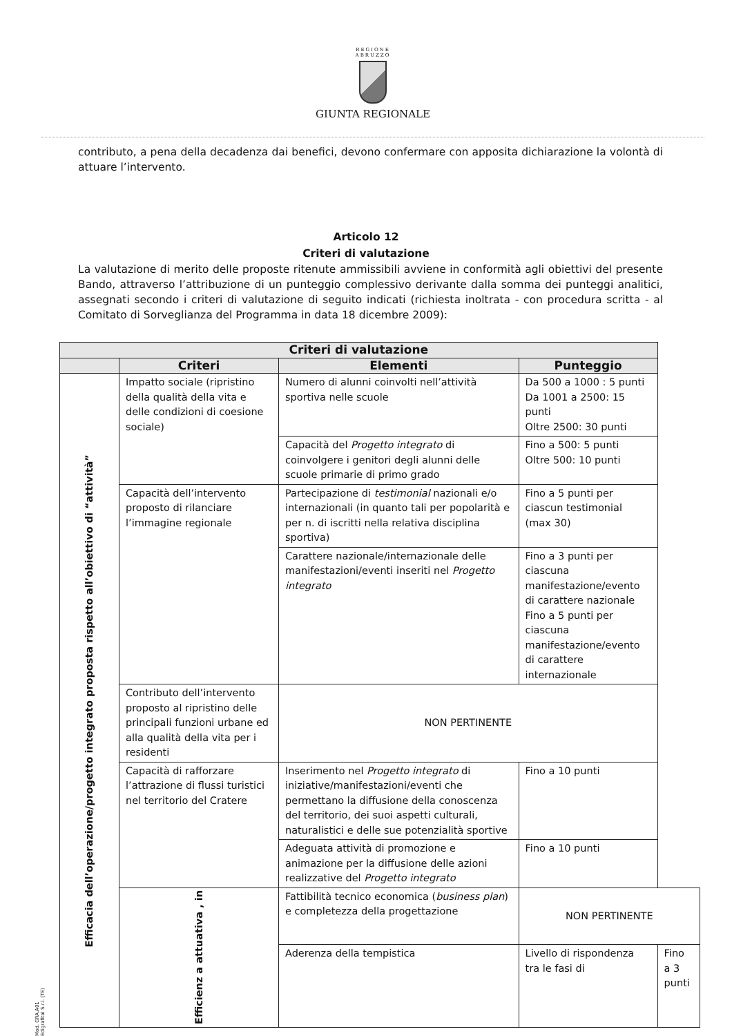REGIONE
ABRUZZO
GIUNTA REGIONALE
contributo, a pena della decadenza dai benefici, devono confermare con apposita dichiarazione la volontà di attuare l’intervento.
Articolo 12
Criteri di valutazione
La valutazione di merito delle proposte ritenute ammissibili avviene in conformità agli obiettivi del presente Bando, attraverso l’attribuzione di un punteggio complessivo derivante dalla somma dei punteggi analitici, assegnati secondo i criteri di valutazione di seguito indicati (richiesta inoltrata - con procedura scritta - al Comitato di Sorveglianza del Programma in data 18 dicembre 2009):
| Criteri di valutazione | | | | |
| --- | --- | --- | --- | --- |
| | Criteri | Elementi | Punteggio | |
| Efficacia dell’operazione/progetto integrato proposta rispetto all’obiettivo di “attività” | Impatto sociale (ripristino della qualità della vita e delle condizioni di coesione sociale) | Numero di alunni coinvolti nell’attività sportiva nelle scuole | Da 500 a 1000 : 5 punti Da 1001 a 2500: 15 punti Oltre 2500: 30 punti | |
| | | Capacità del Progetto integrato di coinvolgere i genitori degli alunni delle scuole primarie di primo grado | Fino a 500: 5 punti Oltre 500: 10 punti | |
| | Capacità dell’intervento proposto di rilanciare l’immagine regionale | Partecipazione di testimonial nazionali e/o internazionali (in quanto tali per popolarità e per n. di iscritti nella relativa disciplina sportiva) | Fino a 5 punti per ciascun testimonial (max 30) | |
| | | Carattere nazionale/internazionale delle manifestazioni/eventi inseriti nel Progetto integrato | Fino a 3 punti per ciascuna manifestazione/evento di carattere nazionale Fino a 5 punti per ciascuna manifestazione/evento di carattere internazionale | |
| | Contributo dell’intervento proposto al ripristino delle principali funzioni urbane ed alla qualità della vita per i residenti | NON PERTINENTE | | |
| | Capacità di rafforzare l’attrazione di flussi turistici nel territorio del Cratere | Inserimento nel Progetto integrato di iniziative/manifestazioni/eventi che permettano la diffusione della conoscenza del territorio, dei suoi aspetti culturali, naturalistici e delle sue potenzialità sportive | Fino a 10 punti | |
| | | Adeguata attività di promozione e animazione per la diffusione delle azioni realizzative del Progetto integrato | Fino a 10 punti | |
| | Efficienz a attuativa , in | Fattibilità tecnico economica ( business plan ) e completezza della progettazione | NON PERTINENTE | |
| | | Aderenza della tempistica | Livello di rispondenza tra le fasi di | Fino a 3 punti |
Mod. GRA.A01 Edigrafital S.r.l. (TE)